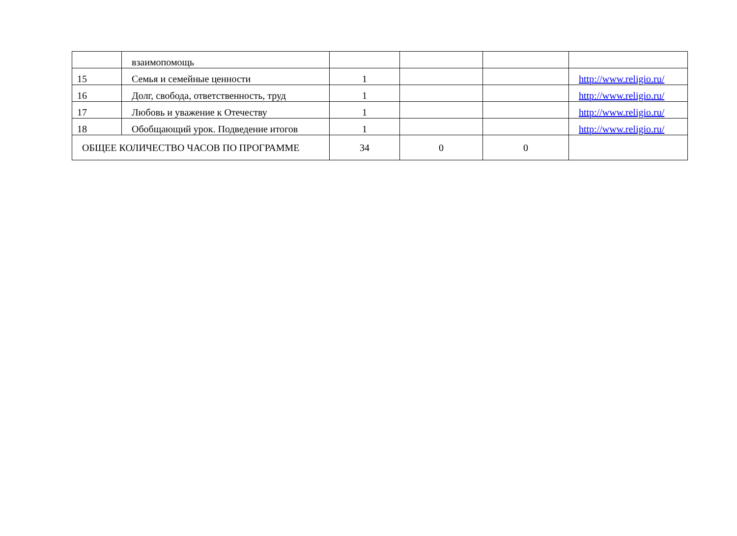| | взаимопомощь | | | | |
| 15 | Семья и семейные ценности | 1 | | | http://www.religio.ru/ |
| 16 | Долг, свобода, ответственность, труд | 1 | | | http://www.religio.ru/ |
| 17 | Любовь и уважение к Отечеству | 1 | | | http://www.religio.ru/ |
| 18 | Обобщающий урок. Подведение итогов | 1 | | | http://www.religio.ru/ |
| ОБЩЕЕ КОЛИЧЕСТВО ЧАСОВ ПО ПРОГРАММЕ | | 34 | 0 | 0 | |